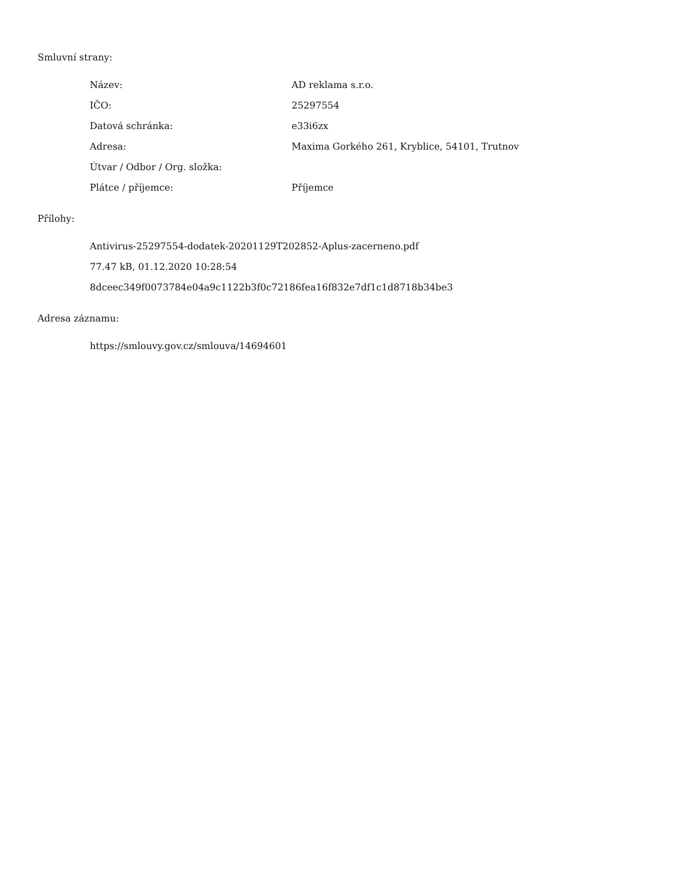Smluvní strany:
| Název: | AD reklama s.r.o. |
| IČO: | 25297554 |
| Datová schránka: | e33i6zx |
| Adresa: | Maxima Gorkého 261, Kryblice, 54101, Trutnov |
| Útvar / Odbor / Org. složka: | |
| Plátce / příjemce: | Příjemce |
Přílohy:
Antivirus-25297554-dodatek-20201129T202852-Aplus-zacerneno.pdf
77.47 kB, 01.12.2020 10:28:54
8dceec349f0073784e04a9c1122b3f0c72186fea16f832e7df1c1d8718b34be3
Adresa záznamu:
https://smlouvy.gov.cz/smlouva/14694601